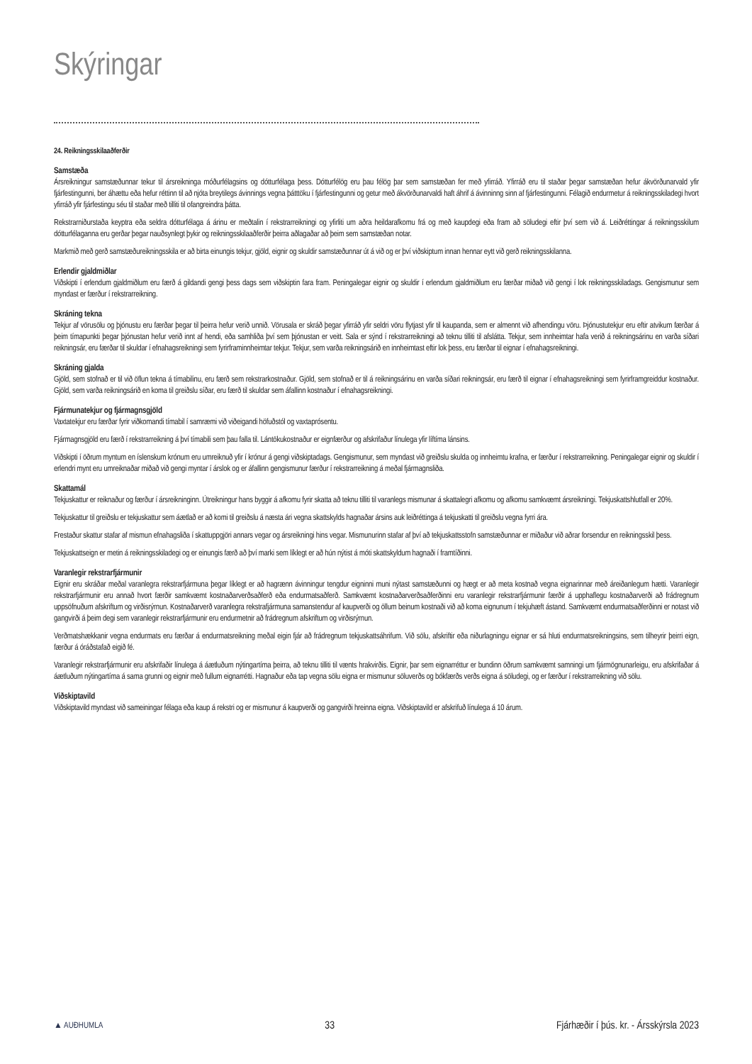Skýringar
24. Reikningsskilaaðferðir
Samstæða
Ársreikningur samstæðunnar tekur til ársreikninga móðurfélagsins og dótturfélaga þess. Dótturfélög eru þau félög þar sem samstæðan fer með yfirráð. Yfirráð eru til staðar þegar samstæðan hefur ákvörðunarvald yfir fjárfestingunni, ber áhættu eða hefur réttinn til að njóta breytilegs ávinnings vegna þátttöku í fjárfestingunni og getur með ákvörðunarvaldi haft áhrif á ávinninng sinn af fjárfestingunni. Félagið endurmetur á reikningsskiladegi hvort yfirráð yfir fjárfestingu séu til staðar með tilliti til ofangreindra þátta.
Rekstrarniðurstaða keyptra eða seldra dótturfélaga á árinu er meðtalin í rekstrarreikningi og yfirliti um aðra heildarafkomu frá og með kaupdegi eða fram að söludegi eftir því sem við á. Leiðréttingar á reikningsskilum dótturfélaganna eru gerðar þegar nauðsynlegt þykir og reikningsskilaaðferðir þeirra aðlagaðar að þeim sem samstæðan notar.
Markmið með gerð samstæðureikningsskila er að birta einungis tekjur, gjöld, eignir og skuldir samstæðunnar út á við og er því viðskiptum innan hennar eytt við gerð reikningsskilanna.
Erlendir gjaldmiðlar
Viðskipti í erlendum gjaldmiðlum eru færð á gildandi gengi þess dags sem viðskiptin fara fram. Peningalegar eignir og skuldir í erlendum gjaldmiðlum eru færðar miðað við gengi í lok reikningsskiladags. Gengismunur sem myndast er færður í rekstrarreikning.
Skráning tekna
Tekjur af vörusölu og þjónustu eru færðar þegar til þeirra hefur verið unnið. Vörusala er skráð þegar yfirráð yfir seldri vöru flytjast yfir til kaupanda, sem er almennt við afhendingu vöru. Þjónustutekjur eru eftir atvikum færðar á þeim tímapunkti þegar þjónustan hefur verið innt af hendi, eða samhliða því sem þjónustan er veitt. Sala er sýnd í rekstrarreikningi að teknu tilliti til afslátta. Tekjur, sem innheimtar hafa verið á reikningsárinu en varða síðari reikningsár, eru færðar til skuldar í efnahagsreikningi sem fyrirframinnheimtar tekjur. Tekjur, sem varða reikningsárið en innheimtast eftir lok þess, eru færðar til eignar í efnahagsreikningi.
Skráning gjalda
Gjöld, sem stofnað er til við öflun tekna á tímabilinu, eru færð sem rekstrarkostnaður. Gjöld, sem stofnað er til á reikningsárinu en varða síðari reikningsár, eru færð til eignar í efnahagsreikningi sem fyrirframgreiddur kostnaður. Gjöld, sem varða reikningsárið en koma til greiðslu síðar, eru færð til skuldar sem áfallinn kostnaður í efnahagsreikningi.
Fjármunatekjur og fjármagnsgjöld
Vaxtatekjur eru færðar fyrir viðkomandi tímabil í samræmi við viðeigandi höfuðstól og vaxtaprósentu.
Fjármagnsgjöld eru færð í rekstrarreikning á því tímabili sem þau falla til. Lántökukostnaður er eignfærður og afskrifaður línulega yfir líftíma lánsins.
Viðskipti í öðrum myntum en íslenskum krónum eru umreiknuð yfir í krónur á gengi viðskiptadags. Gengismunur, sem myndast við greiðslu skulda og innheimtu krafna, er færður í rekstrarreikning. Peningalegar eignir og skuldir í erlendri mynt eru umreiknaðar miðað við gengi myntar í árslok og er áfallinn gengismunur færður í rekstrarreikning á meðal fjármagnsliða.
Skattamál
Tekjuskattur er reiknaður og færður í ársreikninginn. Útreikningur hans byggir á afkomu fyrir skatta að teknu tilliti til varanlegs mismunar á skattalegri afkomu og afkomu samkvæmt ársreikningi. Tekjuskattshlutfall er 20%.
Tekjuskattur til greiðslu er tekjuskattur sem áætlað er að komi til greiðslu á næsta ári vegna skattskylds hagnaðar ársins auk leiðréttinga á tekjuskatti til greiðslu vegna fyrri ára.
Frestaður skattur stafar af mismun efnahagsliða í skattuppgjöri annars vegar og ársreikningi hins vegar. Mismunurinn stafar af því að tekjuskattsstofn samstæðunnar er miðaður við aðrar forsendur en reikningsskil þess.
Tekjuskattseign er metin á reikningsskiladegi og er einungis færð að því marki sem líklegt er að hún nýtist á móti skattskyldum hagnaði í framtíðinni.
Varanlegir rekstrarfjármunir
Eignir eru skráðar meðal varanlegra rekstrarfjármuna þegar líklegt er að hagrænn ávinningur tengdur eigninni muni nýtast samstæðunni og hægt er að meta kostnað vegna eignarinnar með áreiðanlegum hætti. Varanlegir rekstrarfjármunir eru annað hvort færðir samkvæmt kostnaðarverðsaðferð eða endurmatsaðferð. Samkvæmt kostnaðarverðsaðferðinni eru varanlegir rekstrarfjármunir færðir á upphaflegu kostnaðarverði að frádregnum uppsöfnuðum afskriftum og virðisrýrnun. Kostnaðarverð varanlegra rekstrafjármuna samanstendur af kaupverði og öllum beinum kostnaði við að koma eignunum í tekjuhæft ástand. Samkvæmt endurmatsaðferðinni er notast við gangvirði á þeim degi sem varanlegir rekstrarfjármunir eru endurmetnir að frádregnum afskriftum og virðisrýrnun.
Verðmatshækkanir vegna endurmats eru færðar á endurmatsreikning meðal eigin fjár að frádregnum tekjuskattsáhrifum. Við sölu, afskriftir eða niðurlagningu eignar er sá hluti endurmatsreikningsins, sem tilheyrir þeirri eign, færður á óráðstafað eigið fé.
Varanlegir rekstrarfjármunir eru afskrifaðir línulega á áætluðum nýtingartíma þeirra, að teknu tilliti til vænts hrakvirðis. Eignir, þar sem eignarréttur er bundinn öðrum samkvæmt samningi um fjármögnunarleigu, eru afskrifaðar á áætluðum nýtingartíma á sama grunni og eignir með fullum eignarrétti. Hagnaður eða tap vegna sölu eigna er mismunur söluverðs og bókfærðs verðs eigna á söludegi, og er færður í rekstrarreikning við sölu.
Viðskiptavild
Viðskiptavild myndast við sameiningar félaga eða kaup á rekstri og er mismunur á kaupverði og gangvirði hreinna eigna. Viðskiptavild er afskrifuð línulega á 10 árum.
▲ AUÐHUMLA 33 Fjárhæðir í þús. kr. - Ársskýrsla 2023